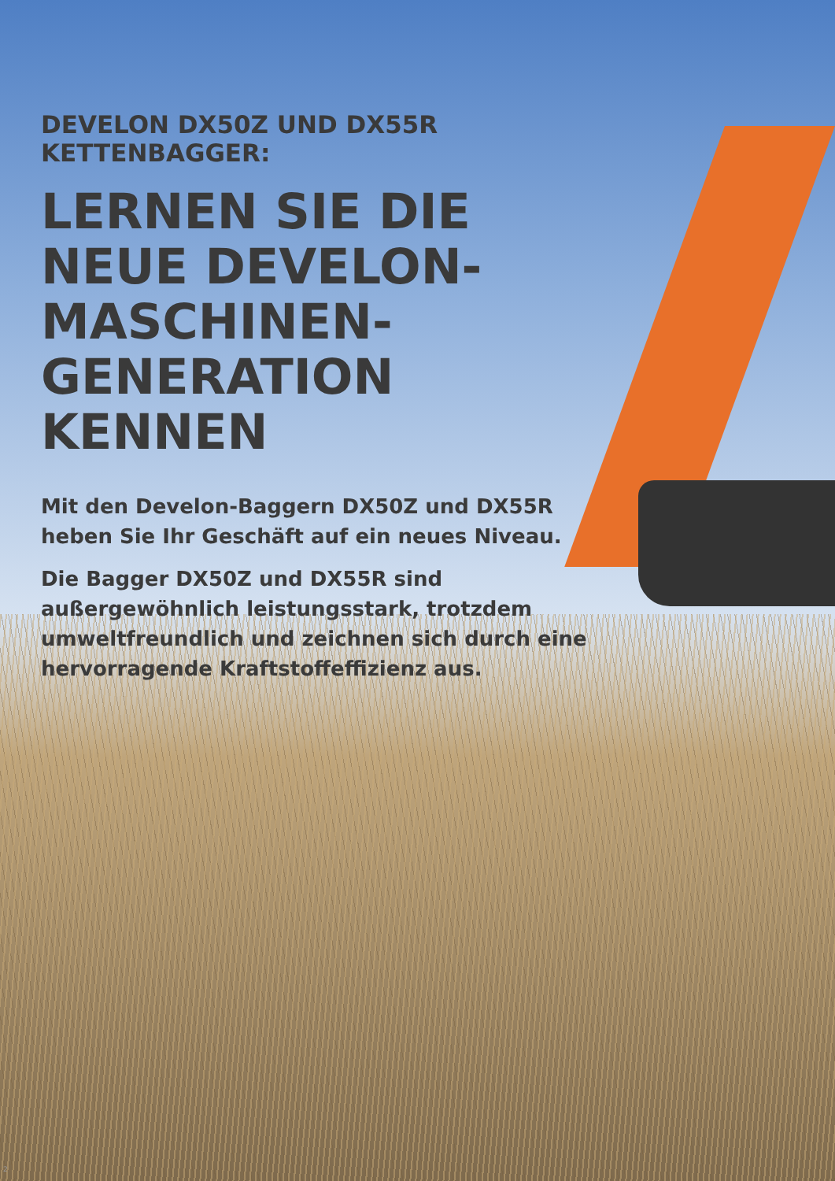DEVELON DX50Z UND DX55R KETTENBAGGER:
LERNEN SIE DIE NEUE DEVELON-MASCHINEN-GENERATION KENNEN
Mit den Develon-Baggern DX50Z und DX55R heben Sie Ihr Geschäft auf ein neues Niveau.
Die Bagger DX50Z und DX55R sind außergewöhnlich leistungsstark, trotzdem umweltfreundlich und zeichnen sich durch eine hervorragende Kraftstoffeffizienz aus.
2